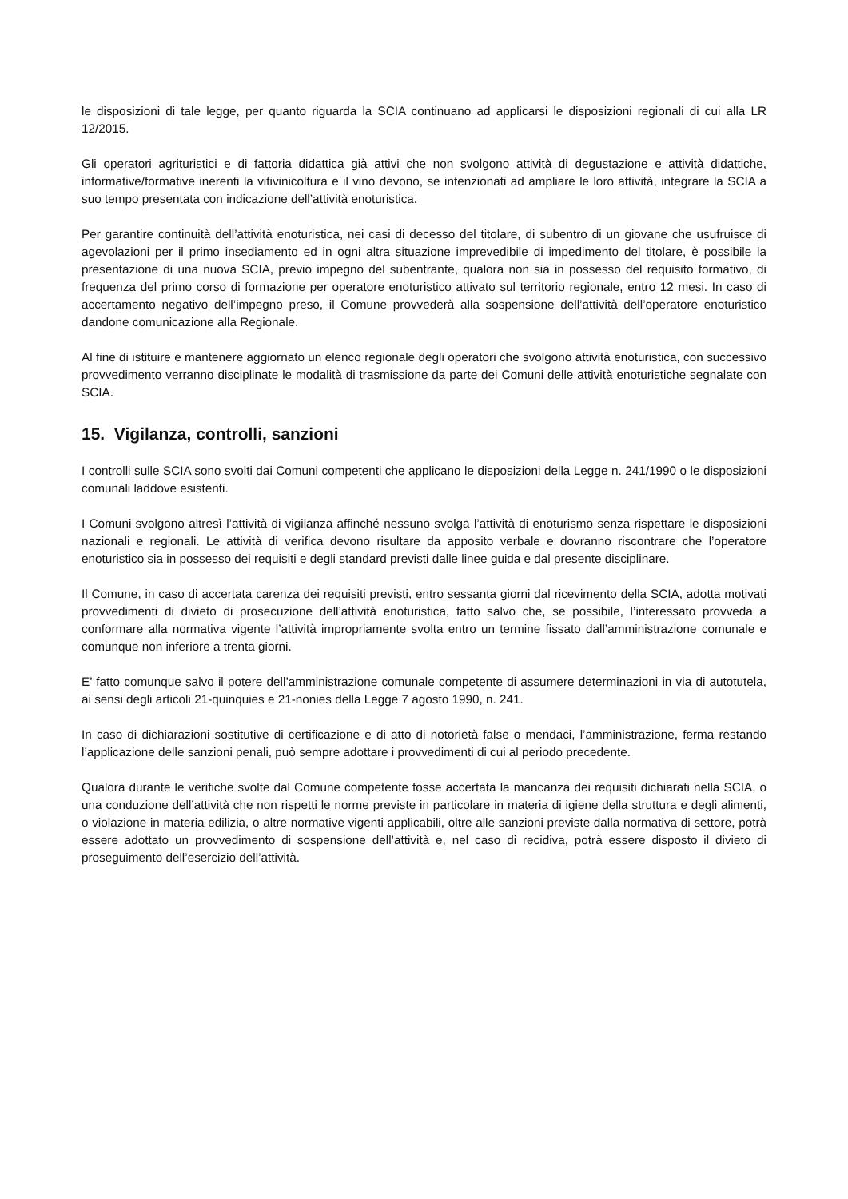le disposizioni di tale legge, per quanto riguarda la SCIA continuano ad applicarsi le disposizioni regionali di cui alla LR 12/2015.
Gli operatori agrituristici e di fattoria didattica già attivi che non svolgono attività di degustazione e attività didattiche, informative/formative inerenti la vitivinicoltura e il vino devono, se intenzionati ad ampliare le loro attività, integrare la SCIA a suo tempo presentata con indicazione dell’attività enoturistica.
Per garantire continuità dell’attività enoturistica, nei casi di decesso del titolare, di subentro di un giovane che usufruisce di agevolazioni per il primo insediamento ed in ogni altra situazione imprevedibile di impedimento del titolare, è possibile la presentazione di una nuova SCIA, previo impegno del subentrante, qualora non sia in possesso del requisito formativo, di frequenza del primo corso di formazione per operatore enoturistico attivato sul territorio regionale, entro 12 mesi. In caso di accertamento negativo dell’impegno preso, il Comune provvederà alla sospensione dell’attività dell’operatore enoturistico dandone comunicazione alla Regionale.
Al fine di istituire e mantenere aggiornato un elenco regionale degli operatori che svolgono attività enoturistica, con successivo provvedimento verranno disciplinate le modalità di trasmissione da parte dei Comuni delle attività enoturistiche segnalate con SCIA.
15. Vigilanza, controlli, sanzioni
I controlli sulle SCIA sono svolti dai Comuni competenti che applicano le disposizioni della Legge n. 241/1990 o le disposizioni comunali laddove esistenti.
I Comuni svolgono altresì l’attività di vigilanza affinché nessuno svolga l’attività di enoturismo senza rispettare le disposizioni nazionali e regionali. Le attività di verifica devono risultare da apposito verbale e dovranno riscontrare che l’operatore enoturistico sia in possesso dei requisiti e degli standard previsti dalle linee guida e dal presente disciplinare.
Il Comune, in caso di accertata carenza dei requisiti previsti, entro sessanta giorni dal ricevimento della SCIA, adotta motivati provvedimenti di divieto di prosecuzione dell’attività enoturistica, fatto salvo che, se possibile, l’interessato provveda a conformare alla normativa vigente l’attività impropriamente svolta entro un termine fissato dall’amministrazione comunale e comunque non inferiore a trenta giorni.
E’ fatto comunque salvo il potere dell’amministrazione comunale competente di assumere determinazioni in via di autotutela, ai sensi degli articoli 21-quinquies e 21-nonies della Legge 7 agosto 1990, n. 241.
In caso di dichiarazioni sostitutive di certificazione e di atto di notorietà false o mendaci, l’amministrazione, ferma restando l’applicazione delle sanzioni penali, può sempre adottare i provvedimenti di cui al periodo precedente.
Qualora durante le verifiche svolte dal Comune competente fosse accertata la mancanza dei requisiti dichiarati nella SCIA, o una conduzione dell’attività che non rispetti le norme previste in particolare in materia di igiene della struttura e degli alimenti, o violazione in materia edilizia, o altre normative vigenti applicabili, oltre alle sanzioni previste dalla normativa di settore, potrà essere adottato un provvedimento di sospensione dell’attività e, nel caso di recidiva, potrà essere disposto il divieto di proseguimento dell’esercizio dell’attività.